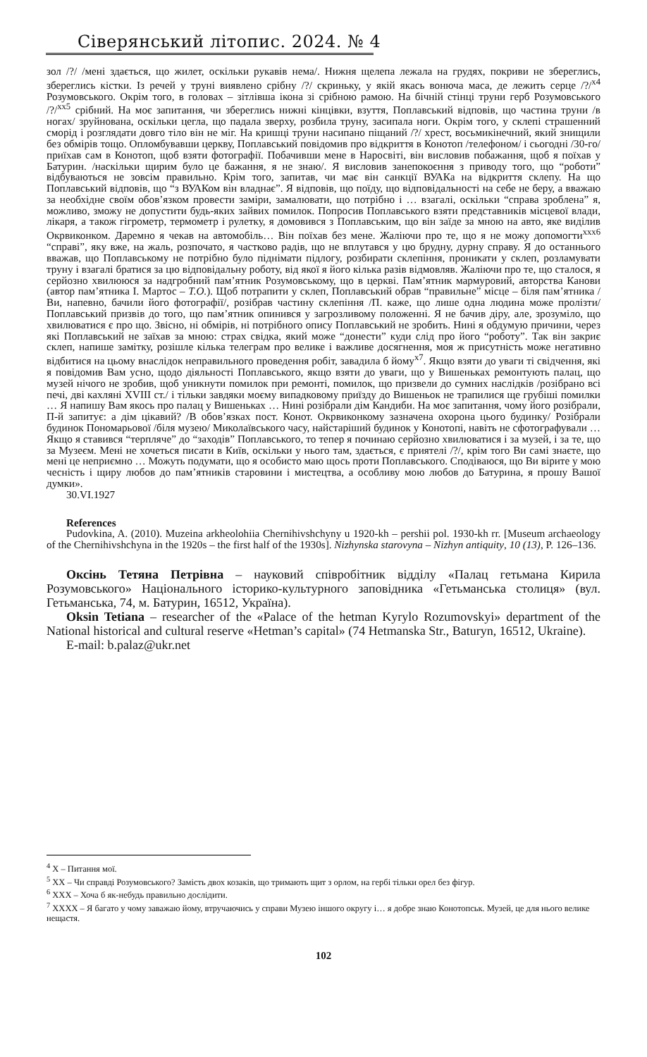Сіверянський літопис. 2024. № 4
зол /?/ /мені здається, що жилет, оскільки рукавів нема/. Нижня щелепа лежала на грудях, покриви не збереглись, збереглись кістки. Із речей у труні виявлено срібну /?/ скриньку, у якій якась вонюча маса, де лежить серце /?/<sup>x4</sup> Розумовського. Окрім того, в головах – зітлівша ікона зі срібною рамою. На бічній стінці труни герб Розумовського /?/<sup>xx5</sup> срібний. На моє запитання, чи збереглись нижні кінцівки, взуття, Поплавський відповів, що частина труни /в ногах/ зруйнована, оскільки цегла, що падала зверху, розбила труну, засипала ноги. Окрім того, у склепі страшенний сморід і розглядати довго тіло він не міг. На кришці труни насипано піщаний /?/ хрест, восьмикінечний, який знищили без обмірів тощо. Опломбувавши церкву, Поплавський повідомив про відкриття в Конотоп /телефоном/ і сьогодні /30-го/ приїхав сам в Конотоп, щоб взяти фотографії. Побачивши мене в Наросвіті, він висловив побажання, щоб я поїхав у Батурин. /наскільки щирим було це бажання, я не знаю/. Я висловив занепокоєння з приводу того, що “роботи” відбуваються не зовсім правильно. Крім того, запитав, чи має він санкції ВУАКа на відкриття склепу. На що Поплавський відповів, що “з ВУАКом він владнає”. Я відповів, що поїду, що відповідальності на себе не беру, а вважаю за необхідне своїм обов’язком провести заміри, замалювати, що потрібно і … взагалі, оскільки “справа зроблена” я, можливо, зможу не допустити будь-яких зайвих помилок. Попросив Поплавського взяти представників місцевої влади, лікаря, а також гігрометр, термометр і рулетку, я домовився з Поплавським, що він заїде за мною на авто, яке виділив Окрвиконком. Даремно я чекав на автомобіль… Він поїхав без мене. Жаліючи про те, що я не можу допомогти<sup>xxx6</sup> “справі”, яку вже, на жаль, розпочато, я частково радів, що не вплутався у цю брудну, дурну справу. Я до останнього вважав, що Поплавському не потрібно було піднімати підлогу, розбирати склепіння, проникати у склеп, розламувати труну і взагалі братися за цю відповідальну роботу, від якої я його кілька разів відмовляв. Жаліючи про те, що сталося, я серйозно хвилююся за надгробний пам’ятник Розумовському, що в церкві. Пам’ятник мармуровий, авторства Канови (автор пам’ятника І. Мартос – Т.О.). Щоб потрапити у склеп, Поплавський обрав “правильне” місце – біля пам’ятника /Ви, напевно, бачили його фотографії/, розібрав частину склепіння /П. каже, що лише одна людина може пролізти/ Поплавський призвів до того, що пам’ятник опинився у загрозливому положенні. Я не бачив діру, але, зрозуміло, що хвилюватися є про що. Звісно, ні обмірів, ні потрібного опису Поплавський не зробить. Нині я обдумую причини, через які Поплавський не заїхав за мною: страх свідка, який може “донести” куди слід про його “роботу”. Так він закриє склеп, напише замітку, розішле кілька телеграм про велике і важливе досягнення, моя ж присутність може негативно відбитися на цьому внаслідок неправильного проведення робіт, завадила б йому<sup>x7</sup>. Якщо взяти до уваги ті свідчення, які я повідомив Вам усно, щодо діяльності Поплавського, якщо взяти до уваги, що у Вишеньках ремонтують палац, що музей нічого не зробив, щоб уникнути помилок при ремонті, помилок, що призвели до сумних наслідків /розібрано всі печі, дві кахляні XVIII ст./ і тільки завдяки моєму випадковому приїзду до Вишеньок не трапилися ще грубіші помилки … Я напишу Вам якось про палац у Вишеньках … Нині розібрали дім Кандиби. На моє запитання, чому його розібрали, П-й запитує: а дім цікавий? /В обов’язках пост. Конот. Окрвиконкому зазначена охорона цього будинку/ Розібрали будинок Пономарьової /біля музею/ Миколаївського часу, найстаріший будинок у Конотопі, навіть не сфотографували … Якщо я ставився “терпляче” до “заходів” Поплавського, то тепер я починаю серйозно хвилюватися і за музей, і за те, що за Музеєм. Мені не хочеться писати в Київ, оскільки у нього там, здається, є приятелі /?/, крім того Ви самі знаєте, що мені це неприємно … Можуть подумати, що я особисто маю щось проти Поплавського. Сподіваюся, що Ви вірите у мою чесність і щиру любов до пам’ятників старовини і мистецтва, а особливу мою любов до Батурина, я прошу Вашої думки».
30.VI.1927
References
Pudovkina, A. (2010). Muzeina arkheolohiia Chernihivshchyny u 1920-kh – pershii pol. 1930-kh rr. [Museum archaeology of the Chernihivshchyna in the 1920s – the first half of the 1930s]. Nizhynska starovyna – Nizhyn antiquity, 10 (13), P. 126–136.
Оксінь Тетяна Петрівна – науковий співробітник відділу «Палац гетьмана Кирила Розумовського» Національного історико-культурного заповідника «Гетьманська столиця» (вул. Гетьманська, 74, м. Батурин, 16512, Україна).
Oksin Tetiana – researcher of the «Palace of the hetman Kyrylo Rozumovskyi» department of the National historical and cultural reserve «Hetman’s capital» (74 Hetmanska Str., Baturyn, 16512, Ukraine).
E-mail: b.palaz@ukr.net
<sup>4</sup> Х – Питання мої.
<sup>5</sup> ХХ – Чи справді Розумовського? Замість двох козаків, що тримають щит з орлом, на гербі тільки орел без фігур.
<sup>6</sup> ХХХ – Хоча б як-небудь правильно дослідити.
<sup>7</sup> ХХХХ – Я багато у чому заважаю йому, втручаючись у справи Музею іншого округу і… я добре знаю Конотопськ. Музей, це для нього велике нещастя.
102